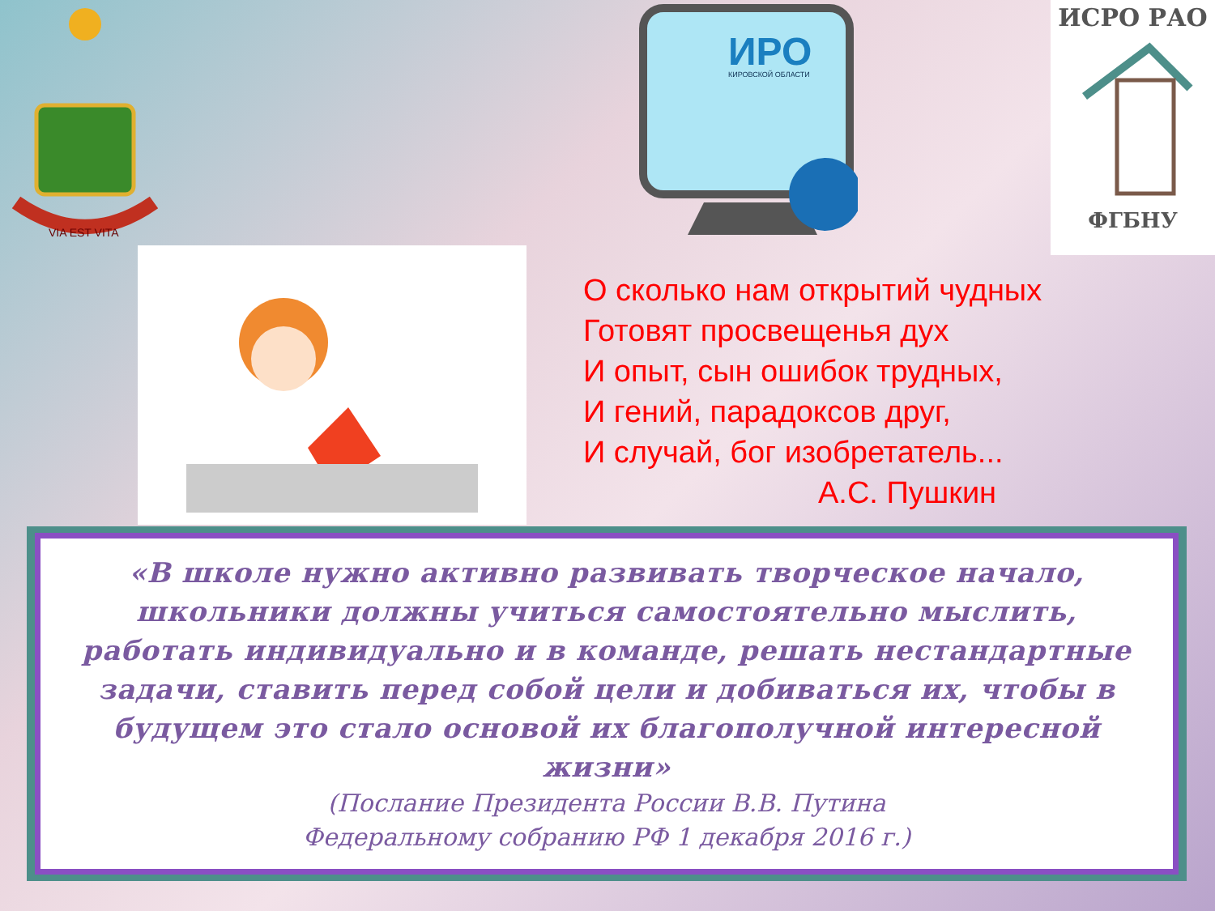VIA EST VITA
ИРО
КИРОВСКОЙ ОБЛАСТИ
ИСРО РАО
ФГБНУ
О сколько нам открытий чудных
Готовят просвещенья дух
И опыт, сын ошибок трудных,
И гений, парадоксов друг,
И случай, бог изобретатель...
А.С. Пушкин
«В школе нужно активно развивать творческое начало, школьники должны учиться самостоятельно мыслить, работать индивидуально и в команде, решать нестандартные задачи, ставить перед собой цели и добиваться их, чтобы в будущем это стало основой их благополучной интересной жизни»
(Послание Президента России В.В. Путина
Федеральному собранию РФ 1 декабря 2016 г.)